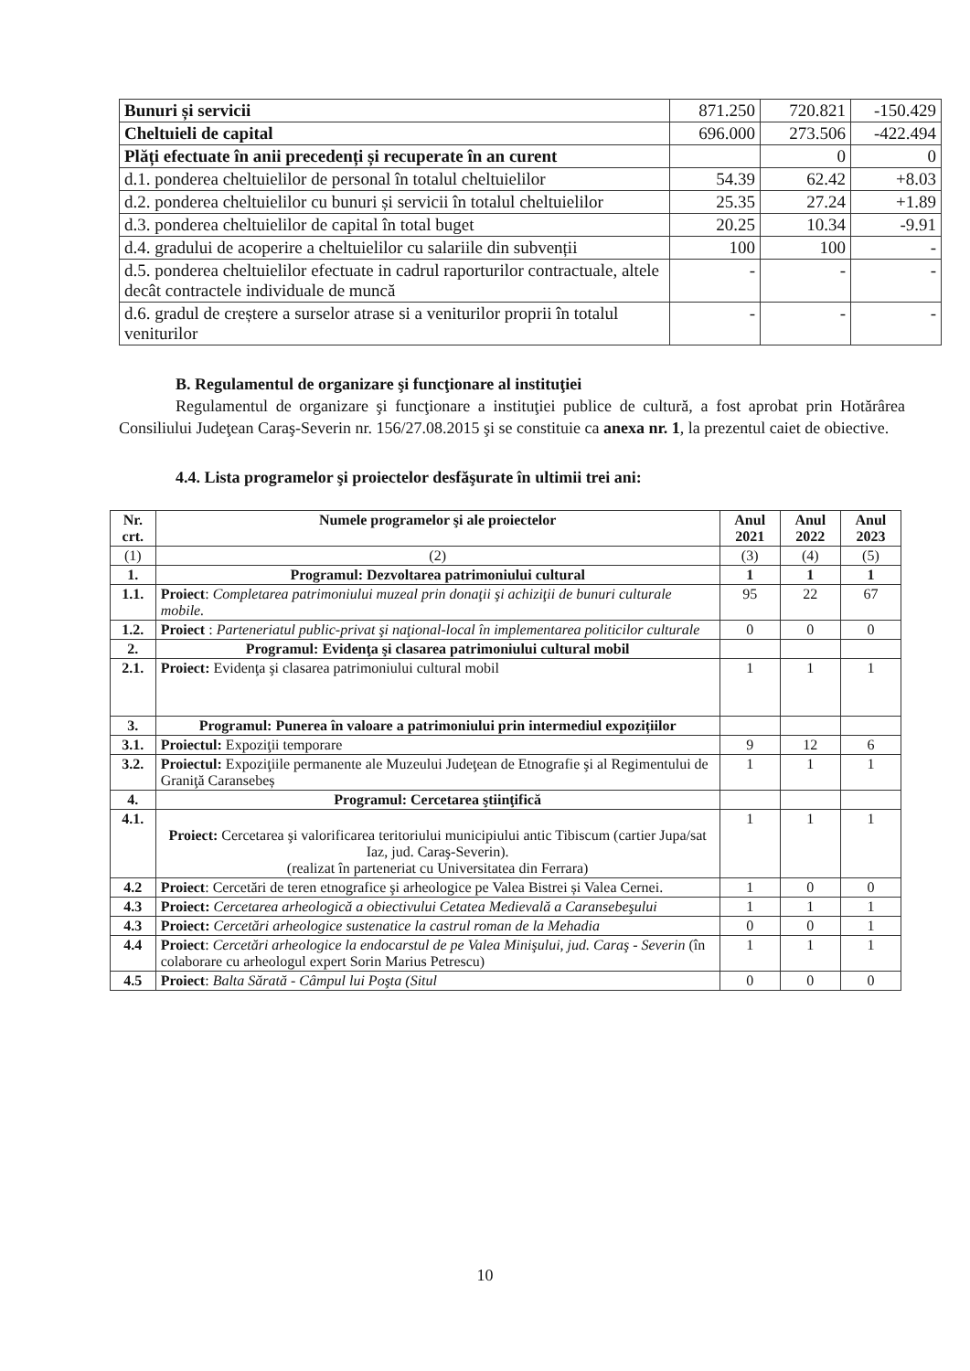| Bunuri și servicii | 871.250 | 720.821 | -150.429 |
| Cheltuieli de capital | 696.000 | 273.506 | -422.494 |
| Plăți efectuate în anii precedenți și recuperate în an curent | | 0 | 0 |
| d.1. ponderea cheltuielilor de personal în totalul cheltuielilor | 54.39 | 62.42 | +8.03 |
| d.2. ponderea cheltuielilor cu bunuri și servicii în totalul cheltuielilor | 25.35 | 27.24 | +1.89 |
| d.3. ponderea cheltuielilor de capital în total buget | 20.25 | 10.34 | -9.91 |
| d.4. gradului de acoperire a cheltuielilor cu salariile din subvenții | 100 | 100 | - |
| d.5. ponderea cheltuielilor efectuate in cadrul raporturilor contractuale, altele decât contractele individuale de muncă | - | - | - |
| d.6. gradul de creștere a surselor atrase si a veniturilor proprii în totalul veniturilor | - | - | - |
B. Regulamentul de organizare şi funcţionare al instituţiei
Regulamentul de organizare şi funcţionare a instituţiei publice de cultură, a fost aprobat prin Hotărârea Consiliului Judeţean Caraş-Severin nr. 156/27.08.2015 şi se constituie ca anexa nr. 1, la prezentul caiet de obiective.
4.4. Lista programelor şi proiectelor desfăşurate în ultimii trei ani:
| Nr. crt. | Numele programelor şi ale proiectelor | Anul 2021 | Anul 2022 | Anul 2023 |
| --- | --- | --- | --- | --- |
| (1) | (2) | (3) | (4) | (5) |
| 1. | Programul: Dezvoltarea patrimoniului cultural | 1 | 1 | 1 |
| 1.1. | Proiect : Completarea patrimoniului muzeal prin donaţii şi achiziţii de bunuri culturale mobile. | 95 | 22 | 67 |
| 1.2. | Proiect : Parteneriatul public-privat şi naţional-local în implementarea politicilor culturale | 0 | 0 | 0 |
| 2. | Programul: Evidenţa şi clasarea patrimoniului cultural mobil | | | |
| 2.1. | Proiect: Evidenţa şi clasarea patrimoniului cultural mobil | 1 | 1 | 1 |
| 3. | Programul: Punerea în valoare a patrimoniului prin intermediul expozițiilor | | | |
| 3.1. | Proiectul: Expoziţii temporare | 9 | 12 | 6 |
| 3.2. | Proiectul: Expoziţiile permanente ale Muzeului Judeţean de Etnografie şi al Regimentului de Graniţă Caransebeș | 1 | 1 | 1 |
| 4. | Programul: Cercetarea ştiinţifică | | | |
| 4.1. | Proiect: Cercetarea şi valorificarea teritoriului municipiului antic Tibiscum (cartier Jupa/sat Iaz, jud. Caraş-Severin). (realizat în parteneriat cu Universitatea din Ferrara) | 1 | 1 | 1 |
| 4.2 | Proiect : Cercetări de teren etnografice şi arheologice pe Valea Bistrei și Valea Cernei. | 1 | 0 | 0 |
| 4.3 | Proiect: Cercetarea arheologică a obiectivului Cetatea Medievală a Caransebeşului | 1 | 1 | 1 |
| 4.3 | Proiect: Cercetări arheologice sustenatice la castrul roman de la Mehadia | 0 | 0 | 1 |
| 4.4 | Proiect : Cercetări arheologice la endocarstul de pe Valea Minişului, jud. Caraş - Severin (în colaborare cu arheologul expert Sorin Marius Petrescu) | 1 | 1 | 1 |
| 4.5 | Proiect : Balta Sărată - Câmpul lui Poşta (Situl | 0 | 0 | 0 |
10